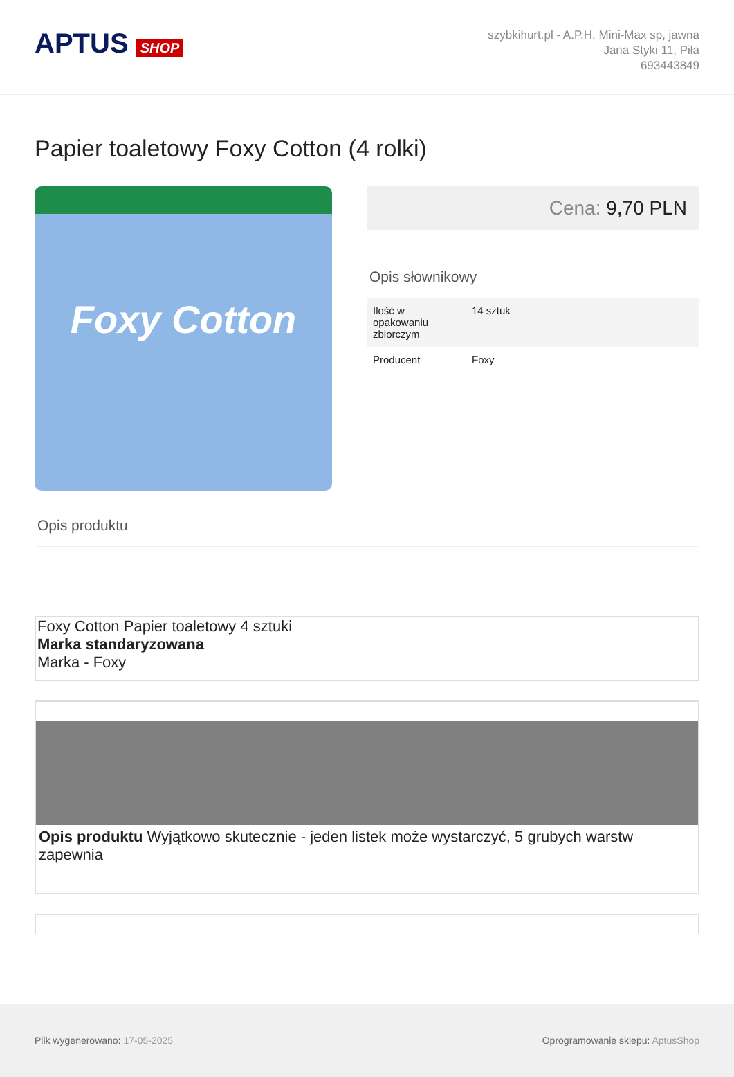APTUS SHOP
szybkihurt.pl - A.P.H. Mini-Max sp, jawna
Jana Styki 11, Piła
693443849
Papier toaletowy Foxy Cotton (4 rolki)
Foxy Cotton
Cena: 9,70 PLN
Opis słownikowy
| Ilość w opakowaniu zbiorczym | 14 sztuk |
| Producent | Foxy |
Opis produktu
Foxy Cotton Papier toaletowy 4 sztuki
Marka standaryzowana
Marka - Foxy
Opis produktu Wyjątkowo skutecznie - jeden listek może wystarczyć, 5 grubych warstw zapewnia
Plik wygenerowano: 17-05-2025 Oprogramowanie sklepu: AptusShop